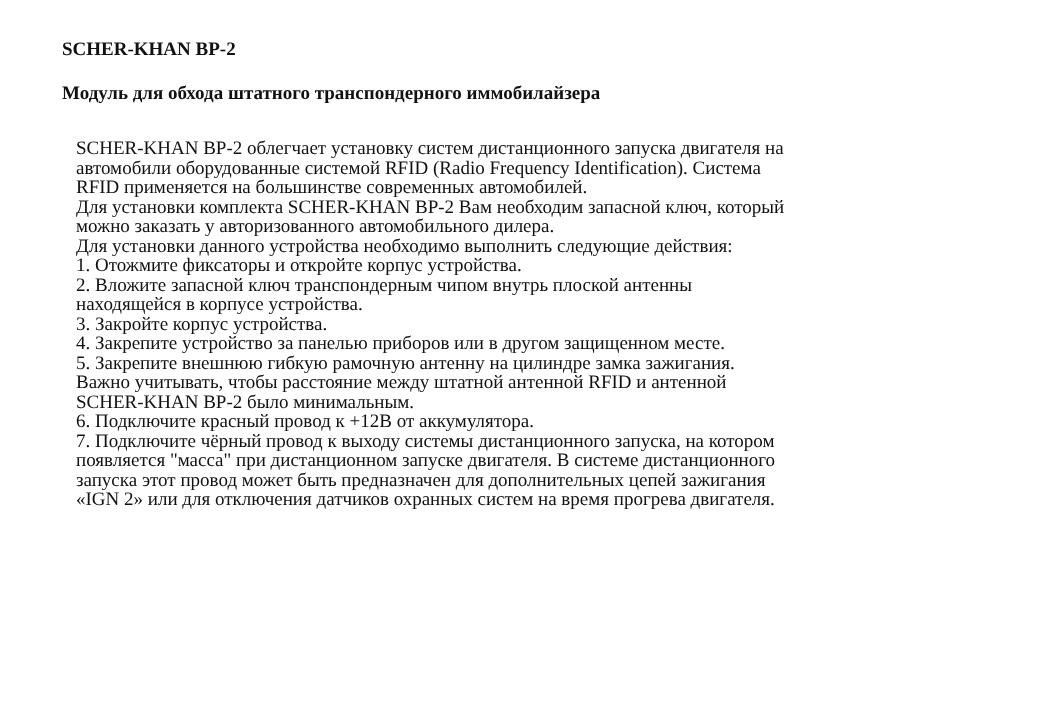SCHER-KHAN BP-2
Модуль для обхода штатного транспондерного иммобилайзера
SCHER-KHAN BP-2 облегчает установку систем дистанционного запуска двигателя на
автомобили оборудованные системой RFID (Radio Frequency Identification). Система
RFID применяется на большинстве современных автомобилей.
Для установки комплекта SCHER-KHAN BP-2 Вам необходим запасной ключ, который
можно заказать у авторизованного автомобильного дилера.
Для установки данного устройства необходимо выполнить следующие действия:
1. Отожмите фиксаторы и откройте корпус устройства.
2. Вложите запасной ключ транспондерным чипом внутрь плоской антенны
находящейся в корпусе устройства.
3. Закройте корпус устройства.
4. Закрепите устройство за панелью приборов или в другом защищенном месте.
5. Закрепите внешнюю гибкую рамочную антенну на цилиндре замка зажигания.
Важно учитывать, чтобы расстояние между штатной антенной RFID и антенной
SCHER-KHAN BP-2 было минимальным.
6. Подключите красный провод к +12В от аккумулятора.
7. Подключите чёрный провод к выходу системы дистанционного запуска, на котором
появляется "масса" при дистанционном запуске двигателя. В системе дистанционного
запуска этот провод может быть предназначен для дополнительных цепей зажигания
«IGN 2» или для отключения датчиков охранных систем на время прогрева двигателя.